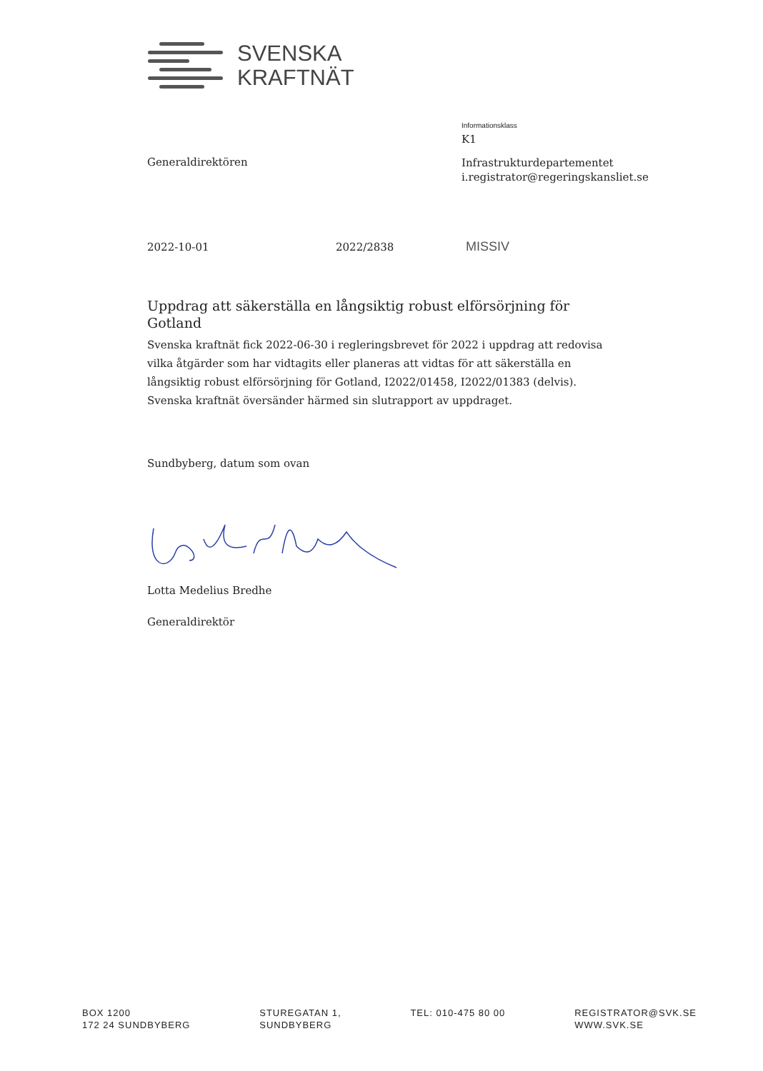SVENSKA
KRAFTNÄT
Informationsklass
K1
Generaldirektören
Infrastrukturdepartementet
i.registrator@regeringskansliet.se
2022-10-01 2022/2838 MISSIV
Uppdrag att säkerställa en långsiktig robust elförsörjning för Gotland
Svenska kraftnät fick 2022-06-30 i regleringsbrevet för 2022 i uppdrag att redovisa vilka åtgärder som har vidtagits eller planeras att vidtas för att säkerställa en långsiktig robust elförsörjning för Gotland, I2022/01458, I2022/01383 (delvis). Svenska kraftnät översänder härmed sin slutrapport av uppdraget.
Sundbyberg, datum som ovan
Lotta Medelius Bredhe
Generaldirektör
BOX 1200
172 24 SUNDBYBERG
STUREGATAN 1,
SUNDBYBERG
TEL: 010-475 80 00 REGISTRATOR@SVK.SE
WWW.SVK.SE